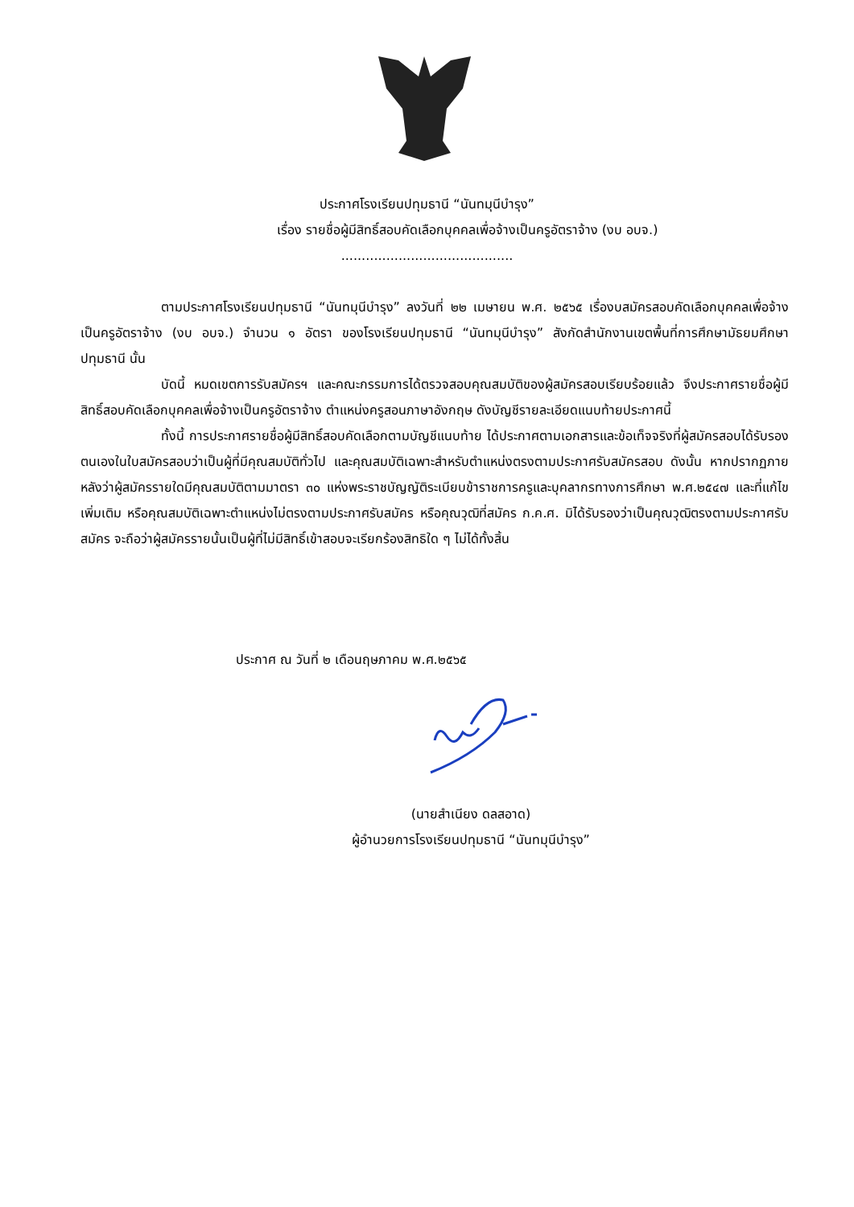ประกาศโรงเรียนปทุมธานี “นันทมุนีบำรุง”
เรื่อง รายชื่อผู้มีสิทธิ์สอบคัดเลือกบุคคลเพื่อจ้างเป็นครูอัตราจ้าง (งบ อบจ.)
..........................................
ตามประกาศโรงเรียนปทุมธานี “นันทมุนีบำรุง” ลงวันที่ ๒๒ เมษายน พ.ศ. ๒๕๖๕ เรื่องบสมัครสอบคัดเลือกบุคคลเพื่อจ้างเป็นครูอัตราจ้าง (งบ อบจ.) จำนวน ๑ อัตรา ของโรงเรียนปทุมธานี “นันทมุนีบำรุง” สังกัดสำนักงานเขตพื้นที่การศึกษามัธยมศึกษาปทุมธานี นั้น
บัดนี้ หมดเขตการรับสมัครฯ และคณะกรรมการได้ตรวจสอบคุณสมบัติของผู้สมัครสอบเรียบร้อยแล้ว จึงประกาศรายชื่อผู้มีสิทธิ์สอบคัดเลือกบุคคลเพื่อจ้างเป็นครูอัตราจ้าง ตำแหน่งครูสอนภาษาอังกฤษ ดังบัญชีรายละเอียดแนบท้ายประกาศนี้
ทั้งนี้ การประกาศรายชื่อผู้มีสิทธิ์สอบคัดเลือกตามบัญชีแนบท้าย ได้ประกาศตามเอกสารและข้อเท็จจริงที่ผู้สมัครสอบได้รับรองตนเองในใบสมัครสอบว่าเป็นผู้ที่มีคุณสมบัติทั่วไป และคุณสมบัติเฉพาะสำหรับตำแหน่งตรงตามประกาศรับสมัครสอบ ดังนั้น หากปรากฏภายหลังว่าผู้สมัครรายใดมีคุณสมบัติตามมาตรา ๓๐ แห่งพระราชบัญญัติระเบียบข้าราชการครูและบุคลากรทางการศึกษา พ.ศ.๒๕๔๗ และที่แก้ไขเพิ่มเติม หรือคุณสมบัติเฉพาะตำแหน่งไม่ตรงตามประกาศรับสมัคร หรือคุณวุฒิที่สมัคร ก.ค.ศ. มิได้รับรองว่าเป็นคุณวุฒิตรงตามประกาศรับสมัคร จะถือว่าผู้สมัครรายนั้นเป็นผู้ที่ไม่มีสิทธิ์เข้าสอบจะเรียกร้องสิทธิใด ๆ ไม่ได้ทั้งสิ้น
ประกาศ ณ วันที่ ๒ เดือนฤษภาคม พ.ศ.๒๕๖๕
(นายสำเนียง ดลสอาด)
ผู้อำนวยการโรงเรียนปทุมธานี “นันทมุนีบำรุง”